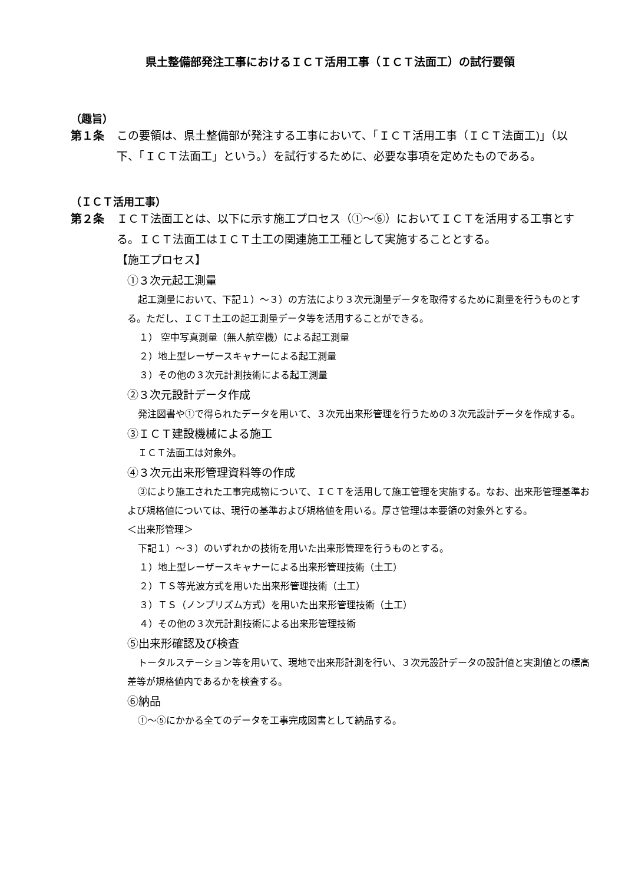県土整備部発注工事におけるＩＣＴ活用工事（ＩＣＴ法面工）の試行要領
（趣旨）
第１条 この要領は、県土整備部が発注する工事において、「ＩＣＴ活用工事（ＩＣＴ法面工)」（以下、「ＩＣＴ法面工」という。）を試行するために、必要な事項を定めたものである。
（ＩＣＴ活用工事）
第２条 ＩＣＴ法面工とは、以下に示す施工プロセス（①～⑥）においてＩＣＴを活用する工事とする。ＩＣＴ法面工はＩＣＴ土工の関連施工工種として実施することとする。
【施工プロセス】
①３次元起工測量
起工測量において、下記１）～３）の方法により３次元測量データを取得するために測量を行うものとする。ただし、ＩＣＴ土工の起工測量データ等を活用することができる。
１） 空中写真測量（無人航空機）による起工測量
２）地上型レーザースキャナーによる起工測量
３）その他の３次元計測技術による起工測量
②３次元設計データ作成
発注図書や①で得られたデータを用いて、３次元出来形管理を行うための３次元設計データを作成する。
③ＩＣＴ建設機械による施工
ＩＣＴ法面工は対象外。
④３次元出来形管理資料等の作成
③により施工された工事完成物について、ＩＣＴを活用して施工管理を実施する。なお、出来形管理基準および規格値については、現行の基準および規格値を用いる。厚さ管理は本要領の対象外とする。
＜出来形管理＞
下記１）～３）のいずれかの技術を用いた出来形管理を行うものとする。
１）地上型レーザースキャナーによる出来形管理技術（土工）
２）ＴＳ等光波方式を用いた出来形管理技術（土工）
３）ＴＳ（ノンプリズム方式）を用いた出来形管理技術（土工）
４）その他の３次元計測技術による出来形管理技術
⑤出来形確認及び検査
トータルステーション等を用いて、現地で出来形計測を行い、３次元設計データの設計値と実測値との標高差等が規格値内であるかを検査する。
⑥納品
①～⑤にかかる全てのデータを工事完成図書として納品する。